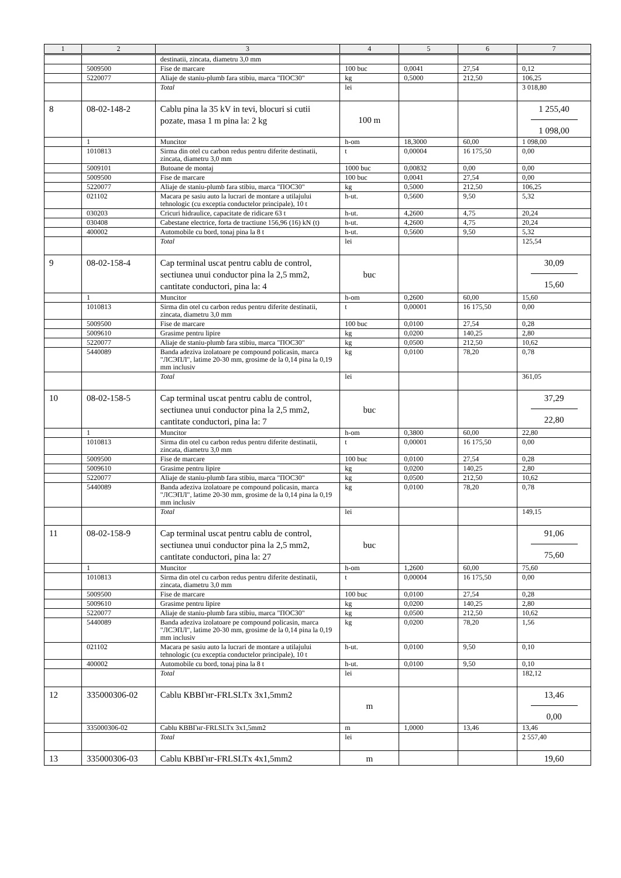| 1 | 2 | 3 | 4 | 5 | 6 | 7 |
| --- | --- | --- | --- | --- | --- | --- |
| | | destinatii, zincata, diametru 3,0 mm | | | | |
| | 5009500 | Fise de marcare | 100 buc | 0,0041 | 27,54 | 0,12 |
| | 5220077 | Aliaje de staniu-plumb fara stibiu, marca "ПОС30" | kg | 0,5000 | 212,50 | 106,25 |
| | | Total | lei | | | 3 018,80 |
| 8 | 08-02-148-2 | Cablu pina la 35 kV in tevi, blocuri si cutii pozate, masa 1 m pina la: 2 kg | 100 m | | | 1 255,40 1 098,00 |
| | 1 | Muncitor | h-om | 18,3000 | 60,00 | 1 098,00 |
| | 1010813 | Sirma din otel cu carbon redus pentru diferite destinatii, zincata, diametru 3,0 mm | t | 0,00004 | 16 175,50 | 0,00 |
| | 5009101 | Butoane de montaj | 1000 buc | 0,00832 | 0,00 | 0,00 |
| | 5009500 | Fise de marcare | 100 buc | 0,0041 | 27,54 | 0,00 |
| | 5220077 | Aliaje de staniu-plumb fara stibiu, marca "ПОС30" | kg | 0,5000 | 212,50 | 106,25 |
| | 021102 | Macara pe sasiu auto la lucrari de montare a utilajului tehnologic (cu exceptia conductelor principale), 10 t | h-ut. | 0,5600 | 9,50 | 5,32 |
| | 030203 | Cricuri hidraulice, capacitate de ridicare 63 t | h-ut. | 4,2600 | 4,75 | 20,24 |
| | 030408 | Cabestane electrice, forta de tractiune 156,96 (16) kN (t) | h-ut. | 4,2600 | 4,75 | 20,24 |
| | 400002 | Automobile cu bord, tonaj pina la 8 t | h-ut. | 0,5600 | 9,50 | 5,32 |
| | | Total | lei | | | 125,54 |
| 9 | 08-02-158-4 | Cap terminal uscat pentru cablu de control, sectiunea unui conductor pina la 2,5 mm2, cantitate conductori, pina la: 4 | buc | | | 30,09 15,60 |
| | 1 | Muncitor | h-om | 0,2600 | 60,00 | 15,60 |
| | 1010813 | Sirma din otel cu carbon redus pentru diferite destinatii, zincata, diametru 3,0 mm | t | 0,00001 | 16 175,50 | 0,00 |
| | 5009500 | Fise de marcare | 100 buc | 0,0100 | 27,54 | 0,28 |
| | 5009610 | Grasime pentru lipire | kg | 0,0200 | 140,25 | 2,80 |
| | 5220077 | Aliaje de staniu-plumb fara stibiu, marca "ПОС30" | kg | 0,0500 | 212,50 | 10,62 |
| | 5440089 | Banda adeziva izolatoare pe compound policasin, marca "ЛСЭПЛ", latime 20-30 mm, grosime de la 0,14 pina la 0,19 mm inclusiv | kg | 0,0100 | 78,20 | 0,78 |
| | | Total | lei | | | 361,05 |
| 10 | 08-02-158-5 | Cap terminal uscat pentru cablu de control, sectiunea unui conductor pina la 2,5 mm2, cantitate conductori, pina la: 7 | buc | | | 37,29 22,80 |
| | 1 | Muncitor | h-om | 0,3800 | 60,00 | 22,80 |
| | 1010813 | Sirma din otel cu carbon redus pentru diferite destinatii, zincata, diametru 3,0 mm | t | 0,00001 | 16 175,50 | 0,00 |
| | 5009500 | Fise de marcare | 100 buc | 0,0100 | 27,54 | 0,28 |
| | 5009610 | Grasime pentru lipire | kg | 0,0200 | 140,25 | 2,80 |
| | 5220077 | Aliaje de staniu-plumb fara stibiu, marca "ПОС30" | kg | 0,0500 | 212,50 | 10,62 |
| | 5440089 | Banda adeziva izolatoare pe compound policasin, marca "ЛСЭПЛ", latime 20-30 mm, grosime de la 0,14 pina la 0,19 mm inclusiv | kg | 0,0100 | 78,20 | 0,78 |
| | | Total | lei | | | 149,15 |
| 11 | 08-02-158-9 | Cap terminal uscat pentru cablu de control, sectiunea unui conductor pina la 2,5 mm2, cantitate conductori, pina la: 27 | buc | | | 91,06 75,60 |
| | 1 | Muncitor | h-om | 1,2600 | 60,00 | 75,60 |
| | 1010813 | Sirma din otel cu carbon redus pentru diferite destinatii, zincata, diametru 3,0 mm | t | 0,00004 | 16 175,50 | 0,00 |
| | 5009500 | Fise de marcare | 100 buc | 0,0100 | 27,54 | 0,28 |
| | 5009610 | Grasime pentru lipire | kg | 0,0200 | 140,25 | 2,80 |
| | 5220077 | Aliaje de staniu-plumb fara stibiu, marca "ПОС30" | kg | 0,0500 | 212,50 | 10,62 |
| | 5440089 | Banda adeziva izolatoare pe compound policasin, marca "ЛСЭПЛ", latime 20-30 mm, grosime de la 0,14 pina la 0,19 mm inclusiv | kg | 0,0200 | 78,20 | 1,56 |
| | 021102 | Macara pe sasiu auto la lucrari de montare a utilajului tehnologic (cu exceptia conductelor principale), 10 t | h-ut. | 0,0100 | 9,50 | 0,10 |
| | 400002 | Automobile cu bord, tonaj pina la 8 t | h-ut. | 0,0100 | 9,50 | 0,10 |
| | | Total | lei | | | 182,12 |
| 12 | 335000306-02 | Cablu КВВГнг-FRLSLTx 3x1,5mm2 | m | | | 13,46 0,00 |
| | 335000306-02 | Cablu КВВГнг-FRLSLTx 3x1,5mm2 | m | 1,0000 | 13,46 | 13,46 |
| | | Total | lei | | | 2 557,40 |
| 13 | 335000306-03 | Cablu КВВГнг-FRLSLTx 4x1,5mm2 | m | | | 19,60 |